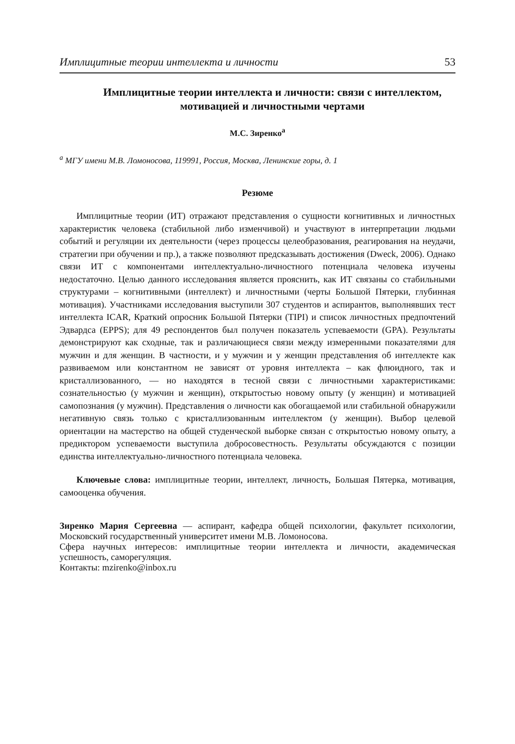Имплицитные теории интеллекта и личности 53
Имплицитные теории интеллекта и личности: связи с интеллектом, мотивацией и личностными чертами
М.С. Зиренко<sup>a</sup>
<sup>a</sup> МГУ имени М.В. Ломоносова, 119991, Россия, Москва, Ленинские горы, д. 1
Резюме
Имплицитные теории (ИТ) отражают представления о сущности когнитивных и личностных характеристик человека (стабильной либо изменчивой) и участвуют в интерпретации людьми событий и регуляции их деятельности (через процессы целеобразования, реагирования на неудачи, стратегии при обучении и пр.), а также позволяют предсказывать достижения (Dweck, 2006). Однако связи ИТ с компонентами интеллектуально-личностного потенциала человека изучены недостаточно. Целью данного исследования является прояснить, как ИТ связаны со стабильными структурами – когнитивными (интеллект) и личностными (черты Большой Пятерки, глубинная мотивация). Участниками исследования выступили 307 студентов и аспирантов, выполнявших тест интеллекта ICAR, Краткий опросник Большой Пятерки (TIPI) и список личностных предпочтений Эдвардса (EPPS); для 49 респондентов был получен показатель успеваемости (GPA). Результаты демонстрируют как сходные, так и различающиеся связи между измеренными показателями для мужчин и для женщин. В частности, и у мужчин и у женщин представления об интеллекте как развиваемом или константном не зависят от уровня интеллекта – как флюидного, так и кристаллизованного, — но находятся в тесной связи с личностными характеристиками: сознательностью (у мужчин и женщин), открытостью новому опыту (у женщин) и мотивацией самопознания (у мужчин). Представления о личности как обогащаемой или стабильной обнаружили негативную связь только с кристаллизованным интеллектом (у женщин). Выбор целевой ориентации на мастерство на общей студенческой выборке связан с открытостью новому опыту, а предиктором успеваемости выступила добросовестность. Результаты обсуждаются с позиции единства интеллектуально-личностного потенциала человека.
Ключевые слова: имплицитные теории, интеллект, личность, Большая Пятерка, мотивация, самооценка обучения.
Зиренко Мария Сергеевна — аспирант, кафедра общей психологии, факультет психологии, Московский государственный университет имени М.В. Ломоносова.
Сфера научных интересов: имплицитные теории интеллекта и личности, академическая успешность, саморегуляция.
Контакты: mzirenko@inbox.ru